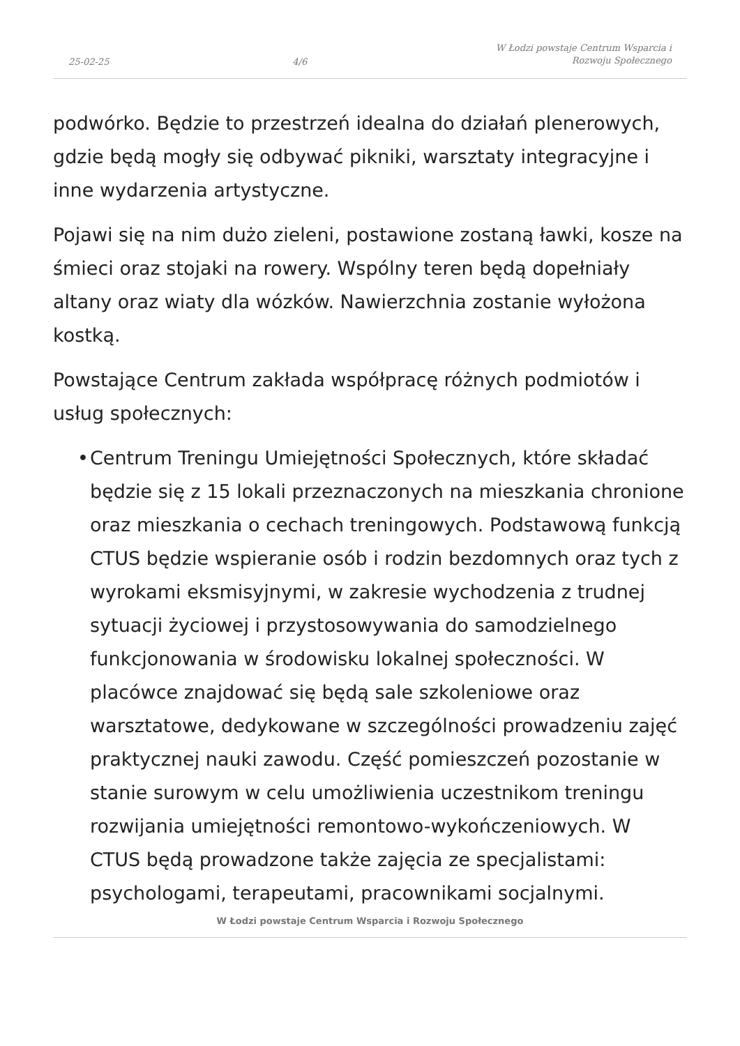25-02-25 4/6 W Łodzi powstaje Centrum Wsparcia i Rozwoju Społecznego
podwórko. Będzie to przestrzeń idealna do działań plenerowych, gdzie będą mogły się odbywać pikniki, warsztaty integracyjne i inne wydarzenia artystyczne.
Pojawi się na nim dużo zieleni, postawione zostaną ławki, kosze na śmieci oraz stojaki na rowery. Wspólny teren będą dopełniały altany oraz wiaty dla wózków. Nawierzchnia zostanie wyłożona kostką.
Powstające Centrum zakłada współpracę różnych podmiotów i usług społecznych:
• Centrum Treningu Umiejętności Społecznych, które składać będzie się z 15 lokali przeznaczonych na mieszkania chronione oraz mieszkania o cechach treningowych. Podstawową funkcją CTUS będzie wspieranie osób i rodzin bezdomnych oraz tych z wyrokami eksmisyjnymi, w zakresie wychodzenia z trudnej sytuacji życiowej i przystosowywania do samodzielnego funkcjonowania w środowisku lokalnej społeczności. W placówce znajdować się będą sale szkoleniowe oraz warsztatowe, dedykowane w szczególności prowadzeniu zajęć praktycznej nauki zawodu. Część pomieszczeń pozostanie w stanie surowym w celu umożliwienia uczestnikom treningu rozwijania umiejętności remontowo-wykończeniowych. W CTUS będą prowadzone także zajęcia ze specjalistami: psychologami, terapeutami, pracownikami socjalnymi.
W Łodzi powstaje Centrum Wsparcia i Rozwoju Społecznego